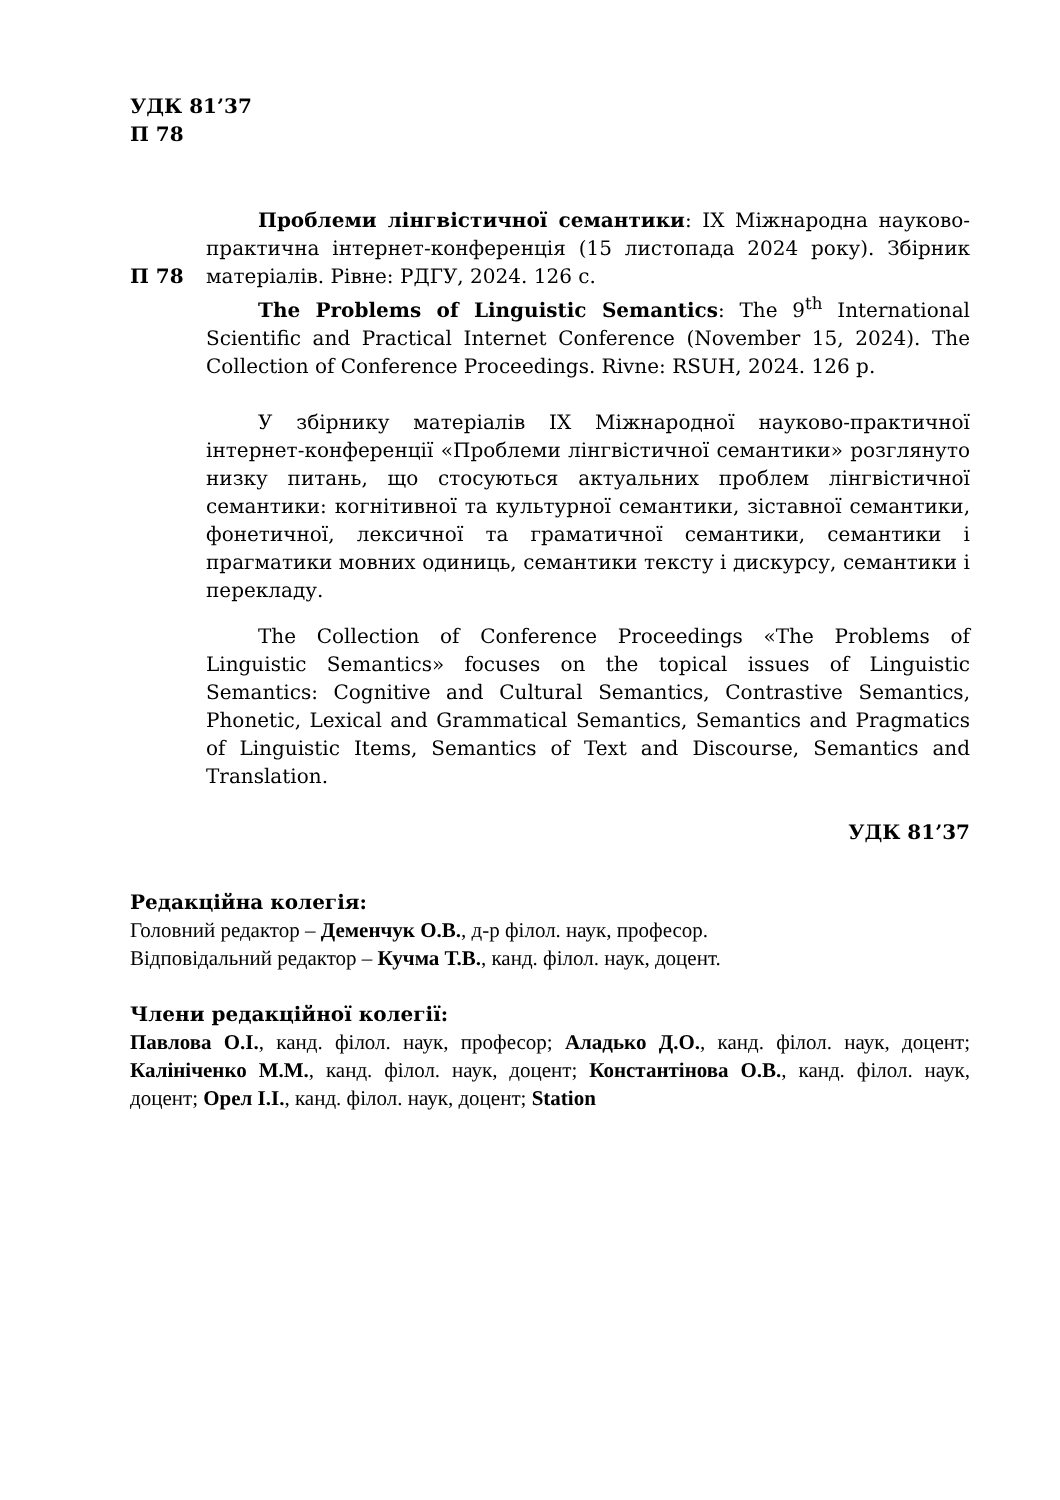УДК 81’37
П 78
П 78
Проблеми лінгвістичної семантики: ІХ Міжнародна науково-практична інтернет-конференція (15 листопада 2024 року). Збірник матеріалів. Рівне: РДГУ, 2024. 126 с.
The Problems of Linguistic Semantics: The 9<sup>th</sup> International Scientific and Practical Internet Conference (November 15, 2024). The Collection of Conference Proceedings. Rivne: RSUH, 2024. 126 p.
У збірнику матеріалів ІХ Міжнародної науково-практичної інтернет-конференції «Проблеми лінгвістичної семантики» розглянуто низку питань, що стосуються актуальних проблем лінгвістичної семантики: когнітивної та культурної семантики, зіставної семантики, фонетичної, лексичної та граматичної семантики, семантики і прагматики мовних одиниць, семантики тексту і дискурсу, семантики і перекладу.
The Collection of Conference Proceedings «The Problems of Linguistic Semantics» focuses on the topical issues of Linguistic Semantics: Cognitive and Cultural Semantics, Contrastive Semantics, Phonetic, Lexical and Grammatical Semantics, Semantics and Pragmatics of Linguistic Items, Semantics of Text and Discourse, Semantics and Translation.
УДК 81’37
Редакційна колегія:
Головний редактор – Деменчук О.В., д-р філол. наук, професор.
Відповідальний редактор – Кучма Т.В., канд. філол. наук, доцент.
Члени редакційної колегії:
Павлова О.І., канд. філол. наук, професор; Аладько Д.О., канд. філол. наук, доцент; Калініченко М.М., канд. філол. наук, доцент; Константінова О.В., канд. філол. наук, доцент; Орел І.І., канд. філол. наук, доцент; Station